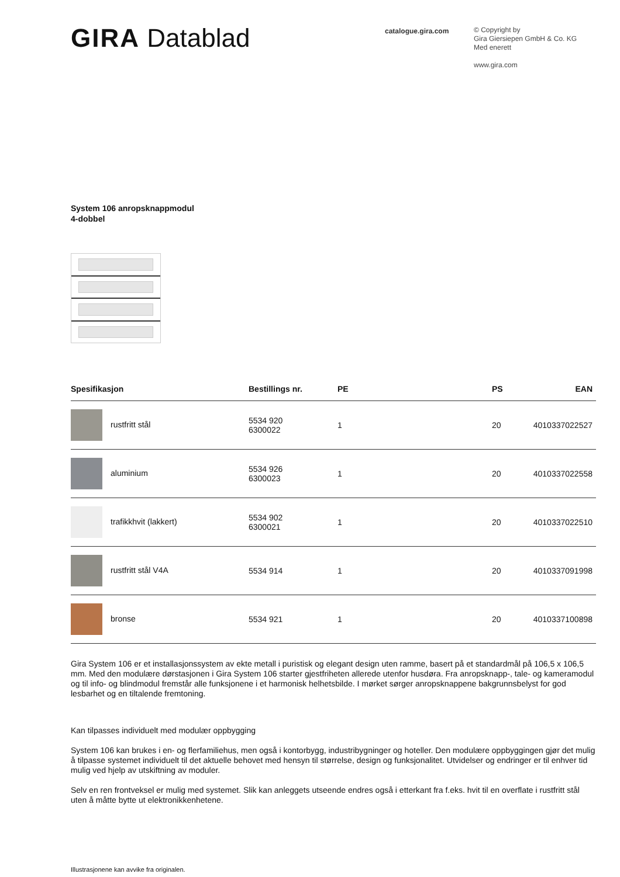GIRA Datablad
catalogue.gira.com
© Copyright by
Gira Giersiepen GmbH & Co. KG
Med enerett
www.gira.com
System 106 anropsknappmodul
4-dobbel
| Spesifikasjon | Bestillings nr. | PE | PS | EAN |
| --- | --- | --- | --- | --- |
| rustfritt stål | 5534 920 6300022 | 1 | 20 | 4010337022527 |
| aluminium | 5534 926 6300023 | 1 | 20 | 4010337022558 |
| trafikkhvit (lakkert) | 5534 902 6300021 | 1 | 20 | 4010337022510 |
| rustfritt stål V4A | 5534 914 | 1 | 20 | 4010337091998 |
| bronse | 5534 921 | 1 | 20 | 4010337100898 |
Gira System 106 er et installasjonssystem av ekte metall i puristisk og elegant design uten ramme, basert på et standardmål på 106,5 x 106,5 mm. Med den modulære dørstasjonen i Gira System 106 starter gjestfriheten allerede utenfor husdøra. Fra anropsknapp-, tale- og kameramodul og til info- og blindmodul fremstår alle funksjonene i et harmonisk helhetsbilde. I mørket sørger anropsknappene bakgrunnsbelyst for god lesbarhet og en tiltalende fremtoning.
Kan tilpasses individuelt med modulær oppbygging
System 106 kan brukes i en- og flerfamiliehus, men også i kontorbygg, industribygninger og hoteller. Den modulære oppbyggingen gjør det mulig å tilpasse systemet individuelt til det aktuelle behovet med hensyn til størrelse, design og funksjonalitet. Utvidelser og endringer er til enhver tid mulig ved hjelp av utskiftning av moduler.
Selv en ren frontveksel er mulig med systemet. Slik kan anleggets utseende endres også i etterkant fra f.eks. hvit til en overflate i rustfritt stål uten å måtte bytte ut elektronikkenhetene.
Illustrasjonene kan avvike fra originalen.